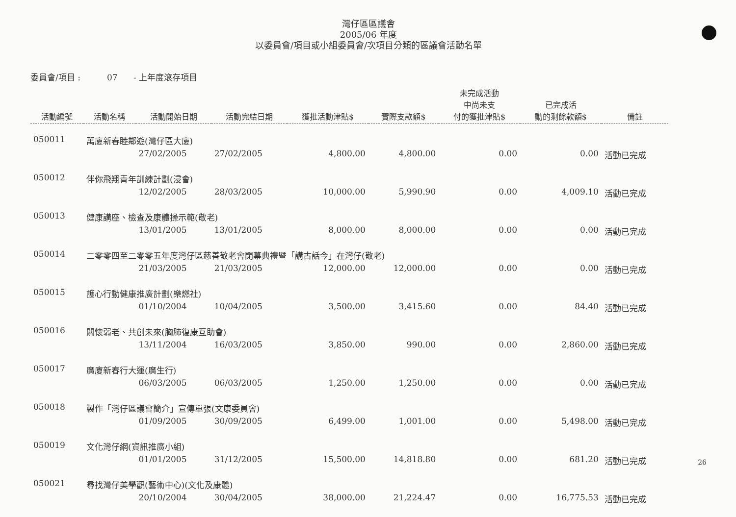灣仔區區議會
2005/06 年度
以委員會/項目或小組委員會/次項目分類的區議會活動名單
委員會/項目 : 07 - 上年度滾存項目
| 活動編號 | 活動名稱 | 活動開始日期 | 活動完結日期 | 獲批活動津貼$ | 實際支款額$ | 未完成活動 中尚未支 付的獲批津貼$ | 已完成活 動的剩餘款額$ | 備註 |
| --- | --- | --- | --- | --- | --- | --- | --- | --- |
| 050011 | 萬廈新春睦鄰遊(灣仔區大廈) | | | | | | | |
| | | 27/02/2005 | 27/02/2005 | 4,800.00 | 4,800.00 | 0.00 | 0.00 | 活動已完成 |
| 050012 | 伴你飛翔青年訓練計劃(浸會) | | | | | | | |
| | | 12/02/2005 | 28/03/2005 | 10,000.00 | 5,990.90 | 0.00 | 4,009.10 | 活動已完成 |
| 050013 | 健康講座、檢查及康體操示範(敬老) | | | | | | | |
| | | 13/01/2005 | 13/01/2005 | 8,000.00 | 8,000.00 | 0.00 | 0.00 | 活動已完成 |
| 050014 | 二零零四至二零零五年度灣仔區慈善敬老會閉幕典禮暨「講古話今」在灣仔(敬老) | | | | | | | |
| | | 21/03/2005 | 21/03/2005 | 12,000.00 | 12,000.00 | 0.00 | 0.00 | 活動已完成 |
| 050015 | 護心行動健康推廣計劃(樂燃社) | | | | | | | |
| | | 01/10/2004 | 10/04/2005 | 3,500.00 | 3,415.60 | 0.00 | 84.40 | 活動已完成 |
| 050016 | 關懷弱老、共創未來(胸肺復康互助會) | | | | | | | |
| | | 13/11/2004 | 16/03/2005 | 3,850.00 | 990.00 | 0.00 | 2,860.00 | 活動已完成 |
| 050017 | 廣廈新春行大運(廣生行) | | | | | | | |
| | | 06/03/2005 | 06/03/2005 | 1,250.00 | 1,250.00 | 0.00 | 0.00 | 活動已完成 |
| 050018 | 製作「灣仔區議會簡介」宣傳單張(文康委員會) | | | | | | | |
| | | 01/09/2005 | 30/09/2005 | 6,499.00 | 1,001.00 | 0.00 | 5,498.00 | 活動已完成 |
| 050019 | 文化灣仔網(資訊推廣小組) | | | | | | | |
| | | 01/01/2005 | 31/12/2005 | 15,500.00 | 14,818.80 | 0.00 | 681.20 | 活動已完成 |
| 050021 | 尋找灣仔美學觀(藝術中心)(文化及康體) | | | | | | | |
| | | 20/10/2004 | 30/04/2005 | 38,000.00 | 21,224.47 | 0.00 | 16,775.53 | 活動已完成 |
26